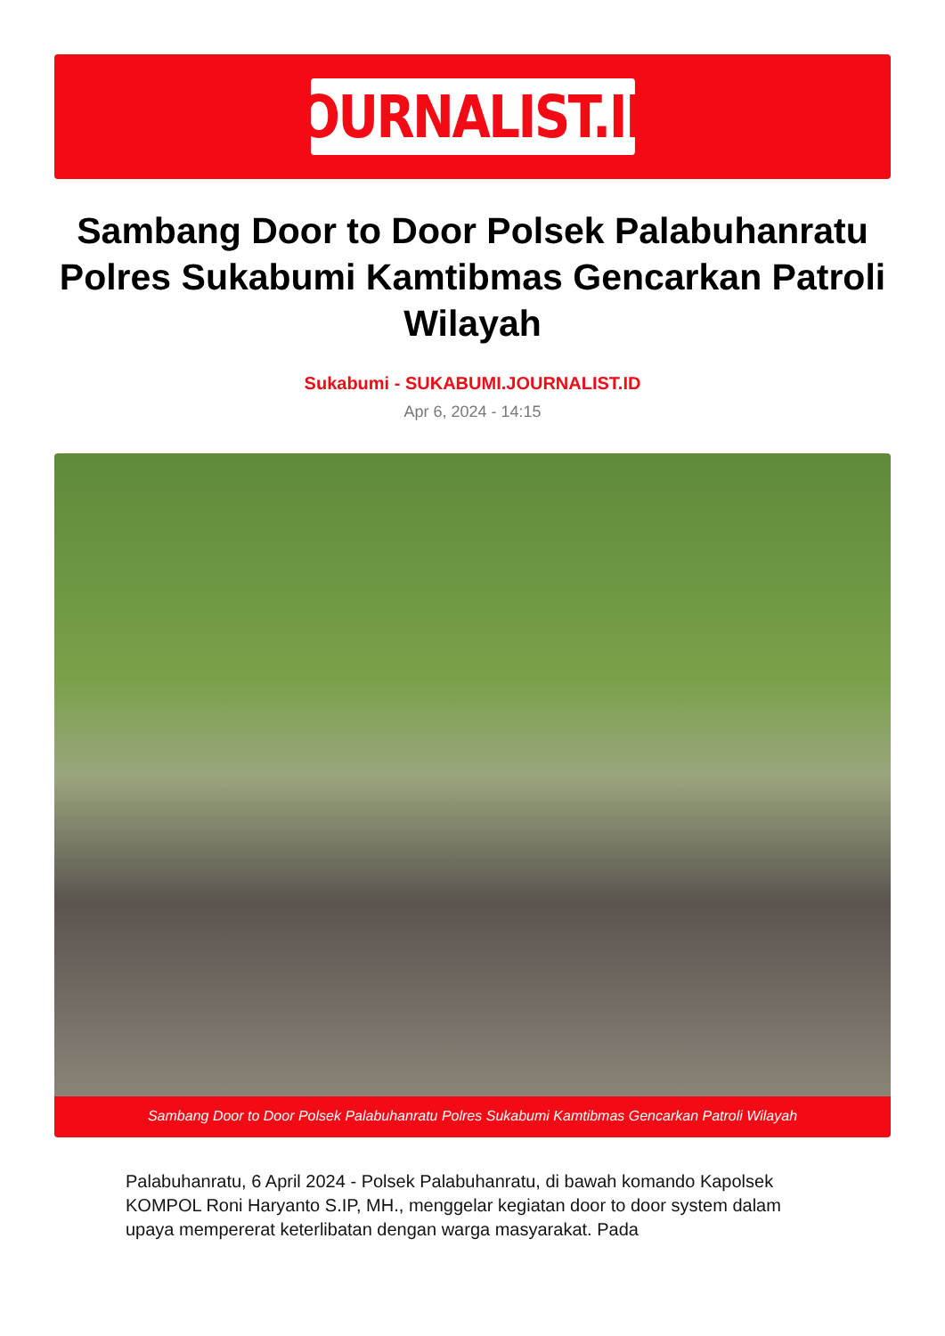JOURNALIST.ID
Sambang Door to Door Polsek Palabuhanratu Polres Sukabumi Kamtibmas Gencarkan Patroli Wilayah
Sukabumi - SUKABUMI.JOURNALIST.ID
Apr 6, 2024 - 14:15
Sambang Door to Door Polsek Palabuhanratu Polres Sukabumi Kamtibmas Gencarkan Patroli Wilayah
Palabuhanratu, 6 April 2024 - Polsek Palabuhanratu, di bawah komando Kapolsek KOMPOL Roni Haryanto S.IP, MH., menggelar kegiatan door to door system dalam upaya mempererat keterlibatan dengan warga masyarakat. Pada